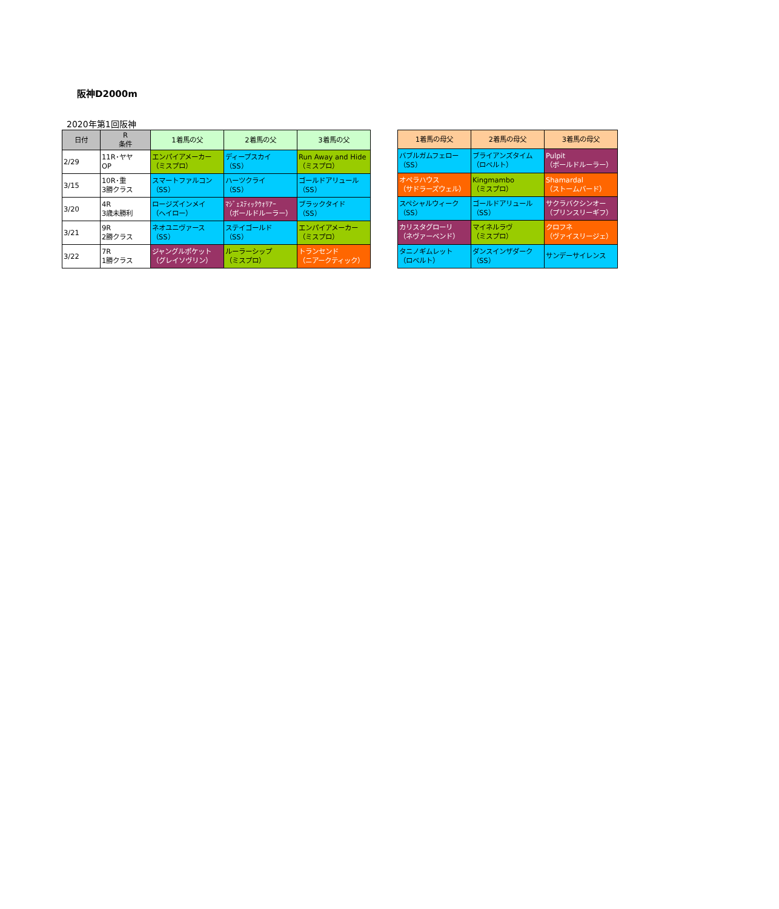阪神D2000m
2020年第1回阪神
| 日付 | R 条件 | 1着馬の父 | 2着馬の父 | 3着馬の父 |
| --- | --- | --- | --- | --- |
| 2/29 | 11R･ヤヤ OP | エンパイアメーカー （ミスプロ） | ディープスカイ （SS） | Run Away and Hide （ミスプロ） |
| 3/15 | 10R･重 3勝クラス | スマートファルコン （SS） | ハーツクライ （SS） | ゴールドアリュール （SS） |
| 3/20 | 4R 3歳未勝利 | ロージズインメイ （ヘイロー） | ﾏｼﾞｪｽﾃｨｯｸｳｫﾘｱｰ （ボールドルーラー） | ブラックタイド （SS） |
| 3/21 | 9R 2勝クラス | ネオユニヴァース （SS） | ステイゴールド （SS） | エンパイアメーカー （ミスプロ） |
| 3/22 | 7R 1勝クラス | ジャングルポケット （グレイソヴリン） | ルーラーシップ （ミスプロ） | トランセンド （ニアークティック） |
| 1着馬の母父 | 2着馬の母父 | 3着馬の母父 |
| --- | --- | --- |
| バブルガムフェロー （SS） | ブライアンズタイム （ロベルト） | Pulpit （ボールドルーラー） |
| オペラハウス （サドラーズウェル） | Kingmambo （ミスプロ） | Shamardal （ストームバード） |
| スペシャルウィーク （SS） | ゴールドアリュール （SS） | サクラバクシンオー （プリンスリーギフ） |
| カリスタグローリ （ネヴァーベンド） | マイネルラヴ （ミスプロ） | クロフネ （ヴァイスリージェ） |
| タニノギムレット （ロベルト） | ダンスインザダーク （SS） | サンデーサイレンス |